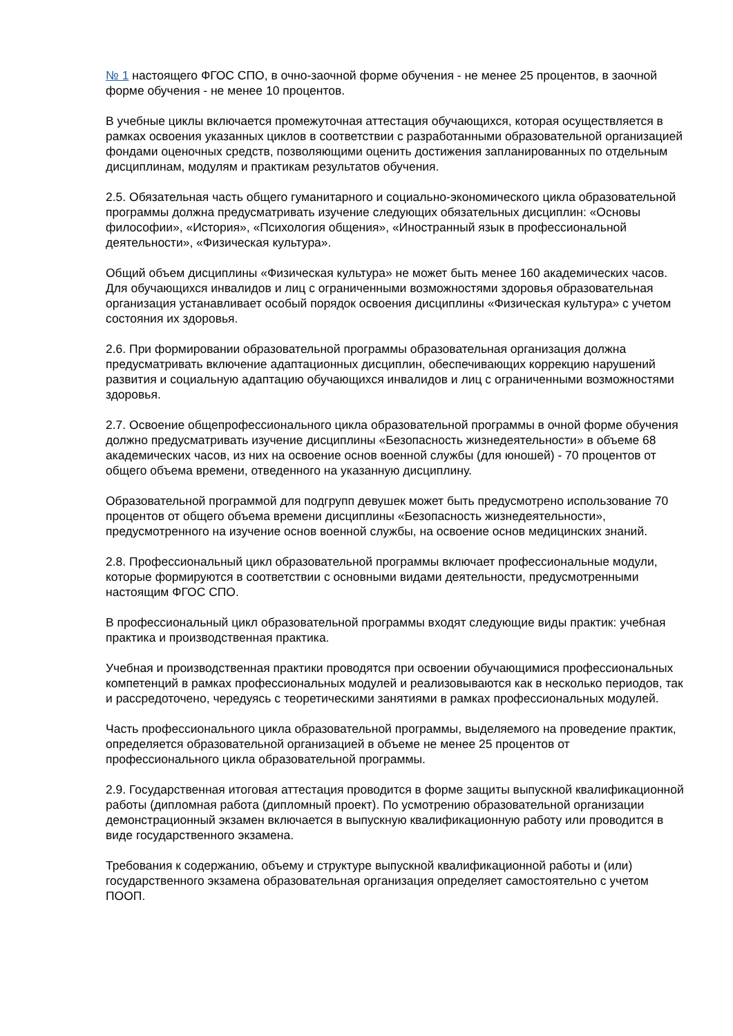№ 1 настоящего ФГОС СПО, в очно-заочной форме обучения - не менее 25 процентов, в заочной форме обучения - не менее 10 процентов.
В учебные циклы включается промежуточная аттестация обучающихся, которая осуществляется в рамках освоения указанных циклов в соответствии с разработанными образовательной организацией фондами оценочных средств, позволяющими оценить достижения запланированных по отдельным дисциплинам, модулям и практикам результатов обучения.
2.5. Обязательная часть общего гуманитарного и социально-экономического цикла образовательной программы должна предусматривать изучение следующих обязательных дисциплин: «Основы философии», «История», «Психология общения», «Иностранный язык в профессиональной деятельности», «Физическая культура».
Общий объем дисциплины «Физическая культура» не может быть менее 160 академических часов. Для обучающихся инвалидов и лиц с ограниченными возможностями здоровья образовательная организация устанавливает особый порядок освоения дисциплины «Физическая культура» с учетом состояния их здоровья.
2.6. При формировании образовательной программы образовательная организация должна предусматривать включение адаптационных дисциплин, обеспечивающих коррекцию нарушений развития и социальную адаптацию обучающихся инвалидов и лиц с ограниченными возможностями здоровья.
2.7. Освоение общепрофессионального цикла образовательной программы в очной форме обучения должно предусматривать изучение дисциплины «Безопасность жизнедеятельности» в объеме 68 академических часов, из них на освоение основ военной службы (для юношей) - 70 процентов от общего объема времени, отведенного на указанную дисциплину.
Образовательной программой для подгрупп девушек может быть предусмотрено использование 70 процентов от общего объема времени дисциплины «Безопасность жизнедеятельности», предусмотренного на изучение основ военной службы, на освоение основ медицинских знаний.
2.8. Профессиональный цикл образовательной программы включает профессиональные модули, которые формируются в соответствии с основными видами деятельности, предусмотренными настоящим ФГОС СПО.
В профессиональный цикл образовательной программы входят следующие виды практик: учебная практика и производственная практика.
Учебная и производственная практики проводятся при освоении обучающимися профессиональных компетенций в рамках профессиональных модулей и реализовываются как в несколько периодов, так и рассредоточено, чередуясь с теоретическими занятиями в рамках профессиональных модулей.
Часть профессионального цикла образовательной программы, выделяемого на проведение практик, определяется образовательной организацией в объеме не менее 25 процентов от профессионального цикла образовательной программы.
2.9. Государственная итоговая аттестация проводится в форме защиты выпускной квалификационной работы (дипломная работа (дипломный проект). По усмотрению образовательной организации демонстрационный экзамен включается в выпускную квалификационную работу или проводится в виде государственного экзамена.
Требования к содержанию, объему и структуре выпускной квалификационной работы и (или) государственного экзамена образовательная организация определяет самостоятельно с учетом ПООП.